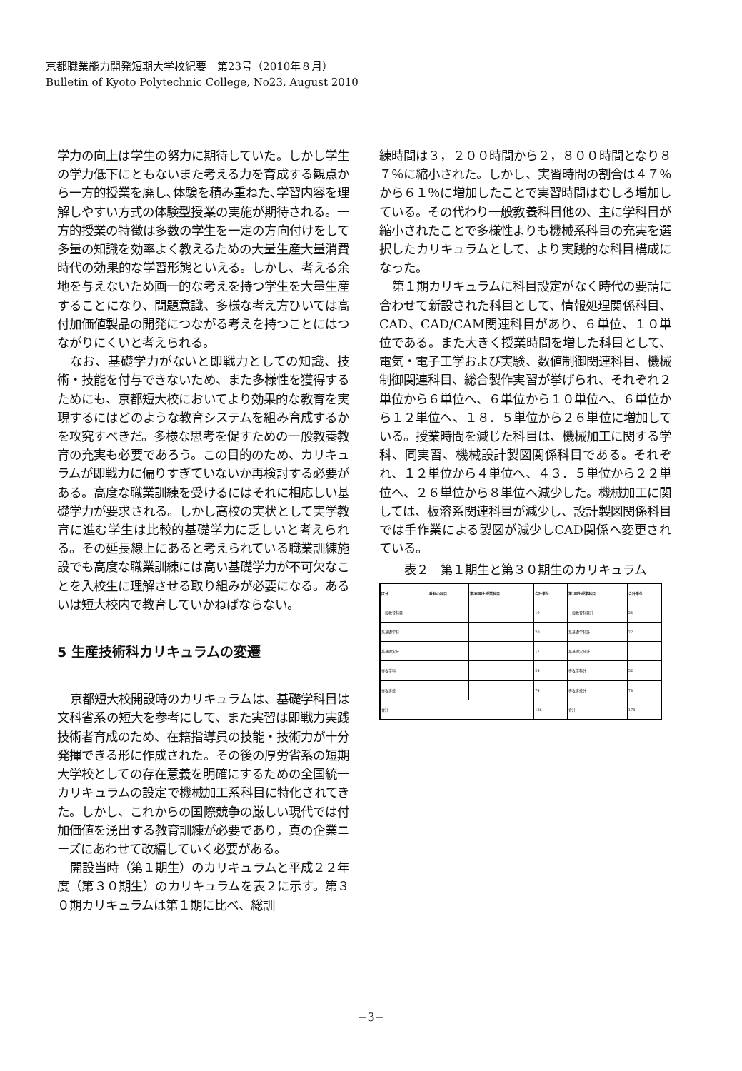京都職業能力開発短期大学校紀要　第23号（2010年８月）
Bulletin of Kyoto Polytechnic College, No23, August 2010
学力の向上は学生の努力に期待していた。しかし学生の学力低下にともないまた考える力を育成する観点から一方的授業を廃し､体験を積み重ねた､学習内容を理解しやすい方式の体験型授業の実施が期待される。一方的授業の特徴は多数の学生を一定の方向付けをして多量の知識を効率よく教えるための大量生産大量消費時代の効果的な学習形態といえる。しかし、考える余地を与えないため画一的な考えを持つ学生を大量生産することになり、問題意識、多様な考え方ひいては高付加価値製品の開発につながる考えを持つことにはつながりにくいと考えられる。
なお、基礎学力がないと即戦力としての知識、技術・技能を付与できないため、また多様性を獲得するためにも、京都短大校においてより効果的な教育を実現するにはどのような教育システムを組み育成するかを攻究すべきだ。多様な思考を促すための一般教養教育の充実も必要であろう。この目的のため、カリキュラムが即戦力に偏りすぎていないか再検討する必要がある。高度な職業訓練を受けるにはそれに相応しい基礎学力が要求される。しかし高校の実状として実学教育に進む学生は比較的基礎学力に乏しいと考えられる。その延長線上にあると考えられている職業訓練施設でも高度な職業訓練には高い基礎学力が不可欠なことを入校生に理解させる取り組みが必要になる。あるいは短大校内で教育していかねばならない。
5 生産技術科カリキュラムの変遷
京都短大校開設時のカリキュラムは、基礎学科目は文科省系の短大を参考にして、また実習は即戦力実践技術者育成のため、在籍指導員の技能・技術力が十分発揮できる形に作成された。その後の厚労省系の短期大学校としての存在意義を明確にするための全国統一カリキュラムの設定で機械加工系科目に特化されてきた。しかし、これからの国際競争の厳しい現代では付加価値を湧出する教育訓練が必要であり，真の企業ニーズにあわせて改編していく必要がある。
開設当時（第１期生）のカリキュラムと平成２２年度（第３０期生）のカリキュラムを表２に示す。第３０期カリキュラムは第１期に比べ、総訓
練時間は３，２００時間から２，８００時間となり８７％に縮小された。しかし、実習時間の割合は４７％から６１％に増加したことで実習時間はむしろ増加している。その代わり一般教養科目他の、主に学科目が縮小されたことで多様性よりも機械系科目の充実を選択したカリキュラムとして、より実践的な科目構成になった。
第１期カリキュラムに科目設定がなく時代の要請に合わせて新設された科目として、情報処理関係科目、CAD、CAD/CAM関連科目があり、６単位、１０単位である。また大きく授業時間を増した科目として、電気・電子工学および実験、数値制御関連科目、機械制御関連科目、総合製作実習が挙げられ、それぞれ２単位から６単位へ、６単位から１０単位へ、６単位から１２単位へ、１８．５単位から２６単位に増加している。授業時間を減じた科目は、機械加工に関する学科、同実習、機械設計製図関係科目である。それぞれ、１２単位から４単位へ、４３．５単位から２２単位へ、２６単位から８単位へ減少した。機械加工に関しては、板溶系関連科目が減少し、設計製図関係科目では手作業による製図が減少しCAD関係へ変更されている。
表２　第１期生と第３０期生のカリキュラム
| 区分 | 教科の科目 | 第30期生授業科目 | 合計単位 | 第1期生授業科目 | 合計単位 |
| --- | --- | --- | --- | --- | --- |
| 一般教育科目 | | | 10 | 一般教育科目計 | 24 |
| 系基礎学科 | | | 20 | 系基礎学科計 | 22 |
| 系基礎実技 | | | 17 | 系基礎実技計 | |
| 専攻学科 | | | 24 | 専攻学科計 | 52 |
| 専攻実技 | | | 74 | 専攻実技計 | 74 |
| 合計 | | | 126 | 合計 | 178 |
−3−